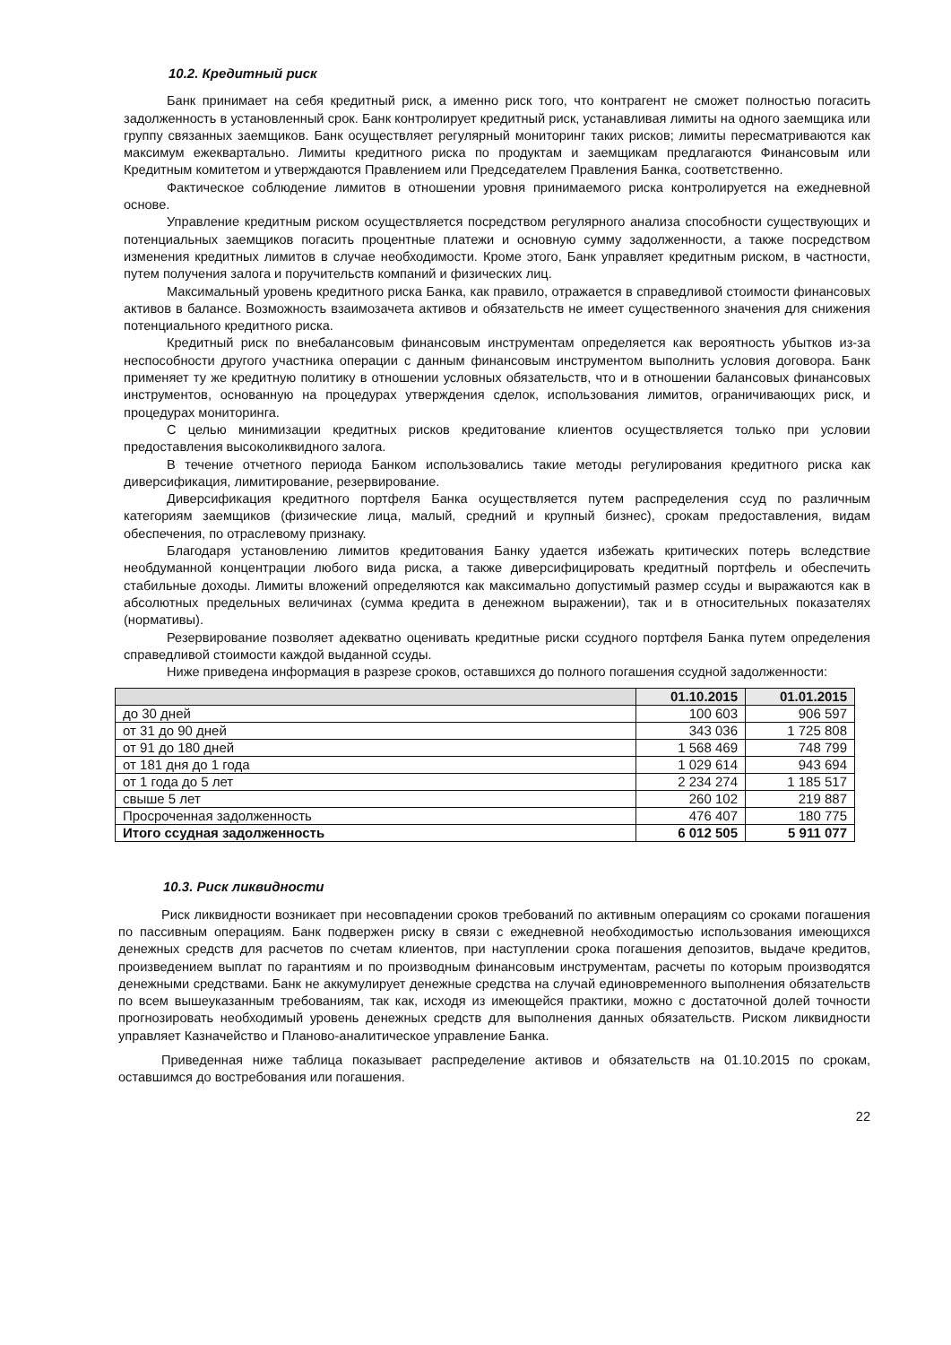10.2. Кредитный риск
Банк принимает на себя кредитный риск, а именно риск того, что контрагент не сможет полностью погасить задолженность в установленный срок. Банк контролирует кредитный риск, устанавливая лимиты на одного заемщика или группу связанных заемщиков. Банк осуществляет регулярный мониторинг таких рисков; лимиты пересматриваются как максимум ежеквартально. Лимиты кредитного риска по продуктам и заемщикам предлагаются Финансовым или Кредитным комитетом и утверждаются Правлением или Председателем Правления Банка, соответственно.
Фактическое соблюдение лимитов в отношении уровня принимаемого риска контролируется на ежедневной основе.
Управление кредитным риском осуществляется посредством регулярного анализа способности существующих и потенциальных заемщиков погасить процентные платежи и основную сумму задолженности, а также посредством изменения кредитных лимитов в случае необходимости. Кроме этого, Банк управляет кредитным риском, в частности, путем получения залога и поручительств компаний и физических лиц.
Максимальный уровень кредитного риска Банка, как правило, отражается в справедливой стоимости финансовых активов в балансе. Возможность взаимозачета активов и обязательств не имеет существенного значения для снижения потенциального кредитного риска.
Кредитный риск по внебалансовым финансовым инструментам определяется как вероятность убытков из-за неспособности другого участника операции с данным финансовым инструментом выполнить условия договора. Банк применяет ту же кредитную политику в отношении условных обязательств, что и в отношении балансовых финансовых инструментов, основанную на процедурах утверждения сделок, использования лимитов, ограничивающих риск, и процедурах мониторинга.
С целью минимизации кредитных рисков кредитование клиентов осуществляется только при условии предоставления высоколиквидного залога.
В течение отчетного периода Банком использовались такие методы регулирования кредитного риска как диверсификация, лимитирование, резервирование.
Диверсификация кредитного портфеля Банка осуществляется путем распределения ссуд по различным категориям заемщиков (физические лица, малый, средний и крупный бизнес), срокам предоставления, видам обеспечения, по отраслевому признаку.
Благодаря установлению лимитов кредитования Банку удается избежать критических потерь вследствие необдуманной концентрации любого вида риска, а также диверсифицировать кредитный портфель и обеспечить стабильные доходы. Лимиты вложений определяются как максимально допустимый размер ссуды и выражаются как в абсолютных предельных величинах (сумма кредита в денежном выражении), так и в относительных показателях (нормативы).
Резервирование позволяет адекватно оценивать кредитные риски ссудного портфеля Банка путем определения справедливой стоимости каждой выданной ссуды.
Ниже приведена информация в разрезе сроков, оставшихся до полного погашения ссудной задолженности:
| | 01.10.2015 | 01.01.2015 |
| --- | --- | --- |
| до 30 дней | 100 603 | 906 597 |
| от 31 до 90 дней | 343 036 | 1 725 808 |
| от 91 до 180 дней | 1 568 469 | 748 799 |
| от 181 дня до 1 года | 1 029 614 | 943 694 |
| от 1 года до 5 лет | 2 234 274 | 1 185 517 |
| свыше 5 лет | 260 102 | 219 887 |
| Просроченная задолженность | 476 407 | 180 775 |
| Итого ссудная задолженность | 6 012 505 | 5 911 077 |
10.3. Риск ликвидности
Риск ликвидности возникает при несовпадении сроков требований по активным операциям со сроками погашения по пассивным операциям. Банк подвержен риску в связи с ежедневной необходимостью использования имеющихся денежных средств для расчетов по счетам клиентов, при наступлении срока погашения депозитов, выдаче кредитов, произведением выплат по гарантиям и по производным финансовым инструментам, расчеты по которым производятся денежными средствами. Банк не аккумулирует денежные средства на случай единовременного выполнения обязательств по всем вышеуказанным требованиям, так как, исходя из имеющейся практики, можно с достаточной долей точности прогнозировать необходимый уровень денежных средств для выполнения данных обязательств. Риском ликвидности управляет Казначейство и Планово-аналитическое управление Банка.
Приведенная ниже таблица показывает распределение активов и обязательств на 01.10.2015 по срокам, оставшимся до востребования или погашения.
22